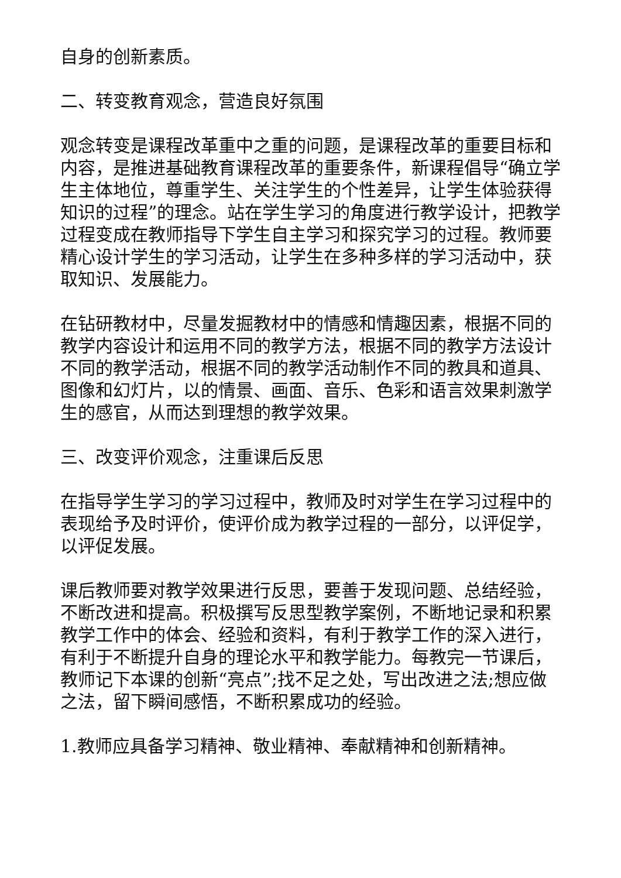自身的创新素质。
二、转变教育观念，营造良好氛围
观念转变是课程改革重中之重的问题，是课程改革的重要目标和内容，是推进基础教育课程改革的重要条件，新课程倡导“确立学生主体地位，尊重学生、关注学生的个性差异，让学生体验获得知识的过程”的理念。站在学生学习的角度进行教学设计，把教学过程变成在教师指导下学生自主学习和探究学习的过程。教师要精心设计学生的学习活动，让学生在多种多样的学习活动中，获取知识、发展能力。
在钻研教材中，尽量发掘教材中的情感和情趣因素，根据不同的教学内容设计和运用不同的教学方法，根据不同的教学方法设计不同的教学活动，根据不同的教学活动制作不同的教具和道具、图像和幻灯片，以的情景、画面、音乐、色彩和语言效果刺激学生的感官，从而达到理想的教学效果。
三、改变评价观念，注重课后反思
在指导学生学习的学习过程中，教师及时对学生在学习过程中的表现给予及时评价，使评价成为教学过程的一部分，以评促学，以评促发展。
课后教师要对教学效果进行反思，要善于发现问题、总结经验，不断改进和提高。积极撰写反思型教学案例，不断地记录和积累教学工作中的体会、经验和资料，有利于教学工作的深入进行，有利于不断提升自身的理论水平和教学能力。每教完一节课后，教师记下本课的创新“亮点”;找不足之处，写出改进之法;想应做之法，留下瞬间感悟，不断积累成功的经验。
1.教师应具备学习精神、敬业精神、奉献精神和创新精神。